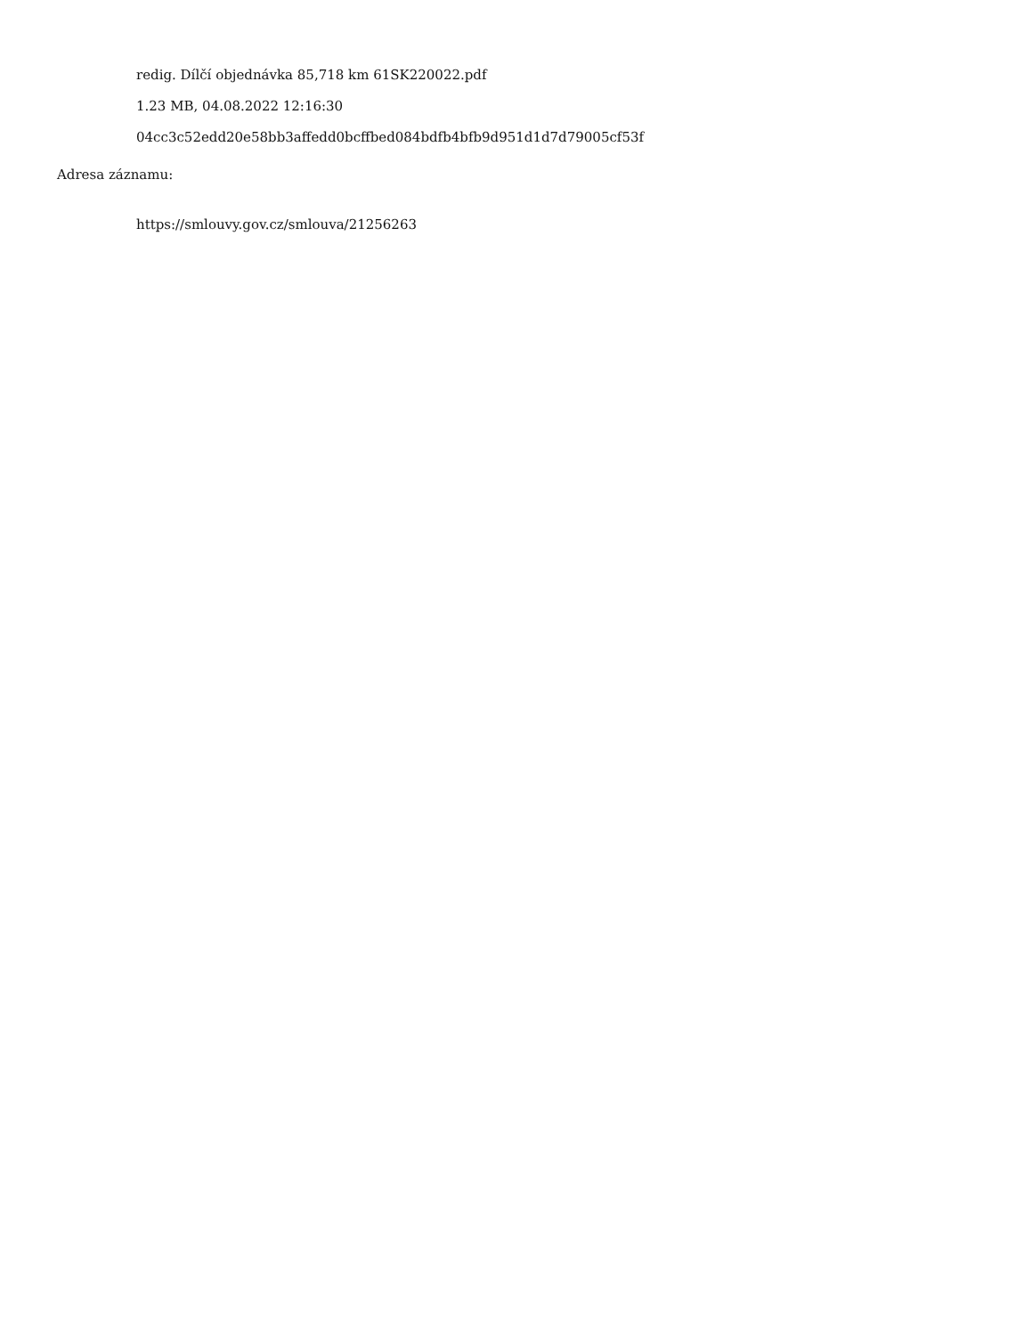redig. Dílčí objednávka 85,718 km 61SK220022.pdf
1.23 MB, 04.08.2022 12:16:30
04cc3c52edd20e58bb3affedd0bcffbed084bdfb4bfb9d951d1d7d79005cf53f
Adresa záznamu:
https://smlouvy.gov.cz/smlouva/21256263